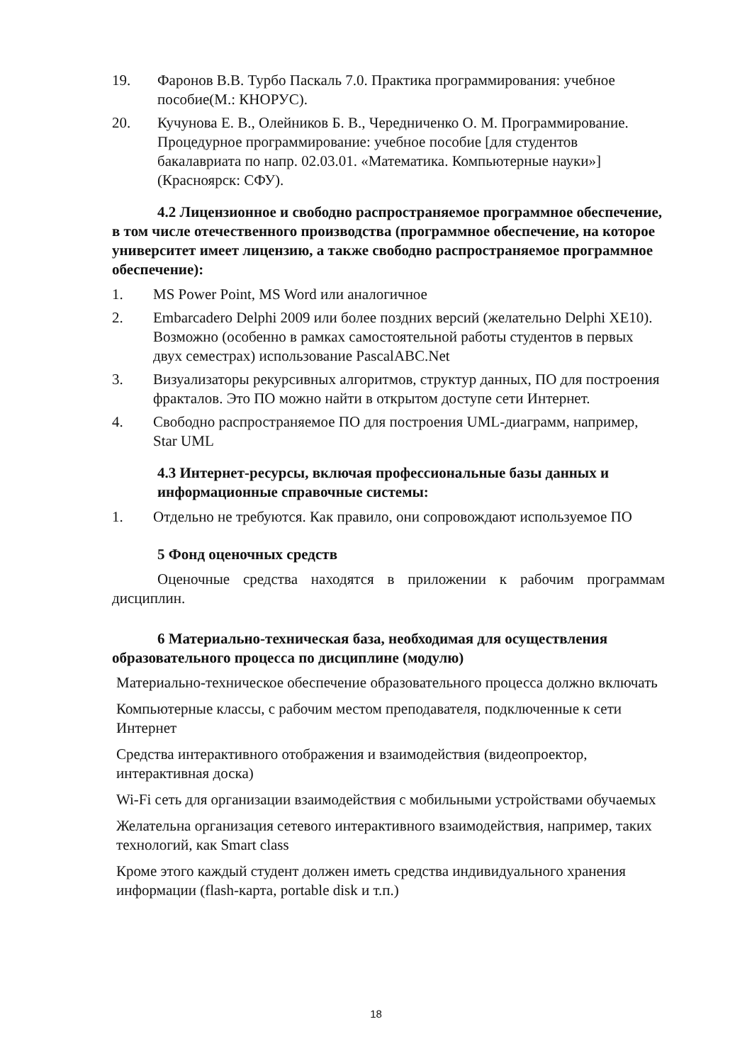19. Фаронов В.В. Турбо Паскаль 7.0. Практика программирования: учебное пособие(М.: КНОРУС).
20. Кучунова Е. В., Олейников Б. В., Чередниченко О. М. Программирование. Процедурное программирование: учебное пособие [для студентов бакалавриата по напр. 02.03.01. «Математика. Компьютерные науки»](Красноярск: СФУ).
4.2 Лицензионное и свободно распространяемое программное обеспечение, в том числе отечественного производства (программное обеспечение, на которое университет имеет лицензию, а также свободно распространяемое программное обеспечение):
1. MS Power Point, MS Word или аналогичное
2. Embarcadero Delphi 2009 или более поздних версий (желательно Delphi XE10). Возможно (особенно в рамках самостоятельной работы студентов в первых двух семестрах) использование PascalABC.Net
3. Визуализаторы рекурсивных алгоритмов, структур данных, ПО для построения фракталов. Это ПО можно найти в открытом доступе сети Интернет.
4. Свободно распространяемое ПО для построения UML-диаграмм, например, Star UML
4.3 Интернет-ресурсы, включая профессиональные базы данных и информационные справочные системы:
1. Отдельно не требуются. Как правило, они сопровождают используемое ПО
5 Фонд оценочных средств
Оценочные средства находятся в приложении к рабочим программам дисциплин.
6 Материально-техническая база, необходимая для осуществления образовательного процесса по дисциплине (модулю)
Материально-техническое обеспечение образовательного процесса должно включать
Компьютерные классы, с рабочим местом преподавателя, подключенные к сети Интернет
Средства интерактивного отображения и взаимодействия (видеопроектор, интерактивная доска)
Wi-Fi сеть для организации взаимодействия с мобильными устройствами обучаемых
Желательна организация сетевого интерактивного взаимодействия, например, таких технологий, как Smart class
Кроме этого каждый студент должен иметь средства индивидуального хранения информации (flash-карта, portable disk и т.п.)
18